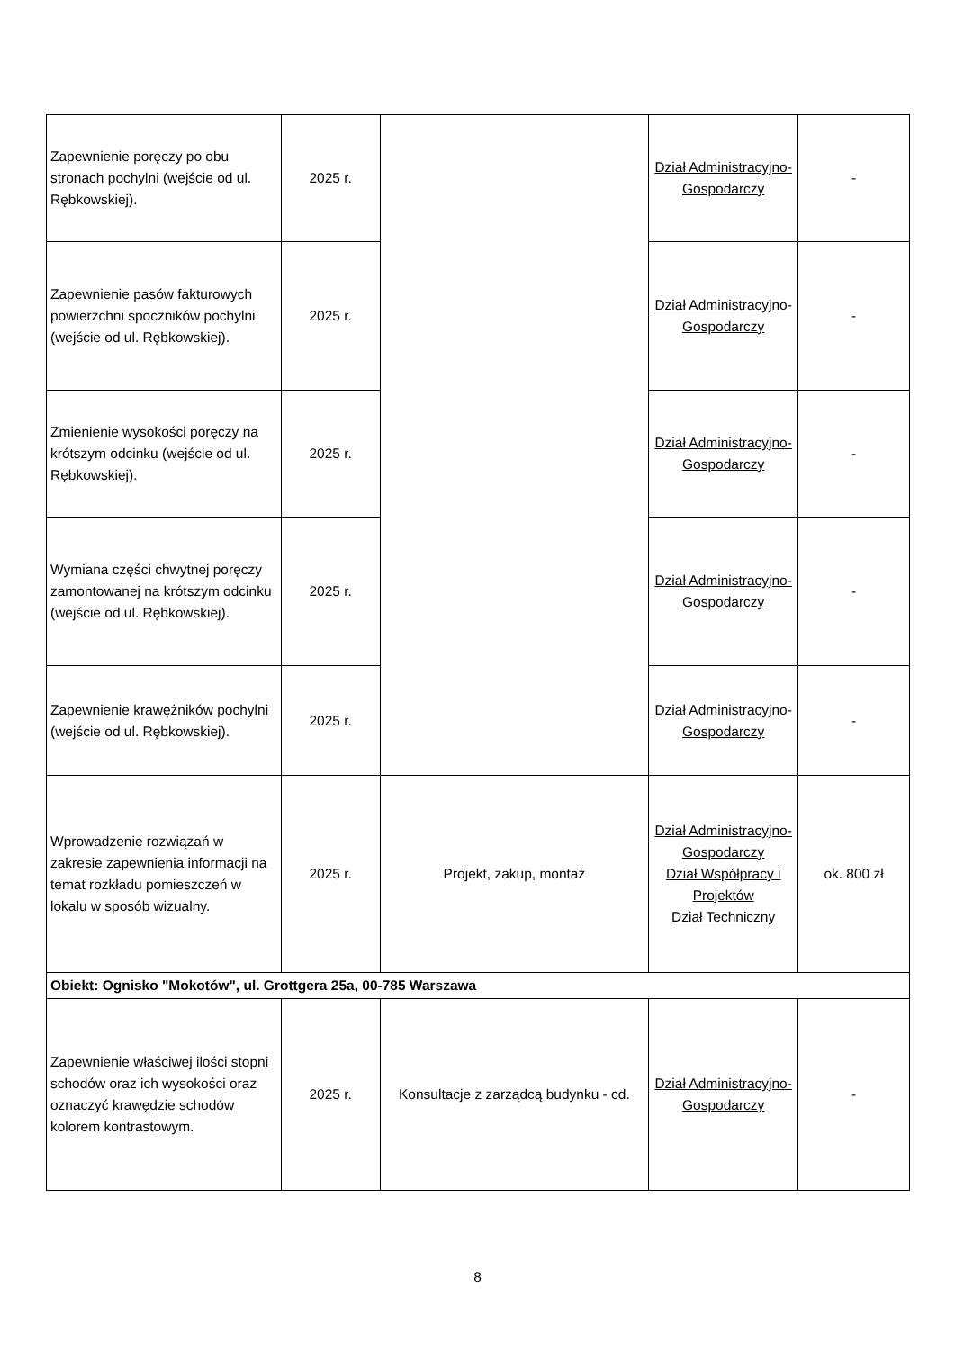| Zapewnienie poręczy po obu stronach pochylni (wejście od ul. Rębkowskiej). | 2025 r. | | Dział Administracyjno-Gospodarczy | - |
| Zapewnienie pasów fakturowych powierzchni spoczników pochylni (wejście od ul. Rębkowskiej). | 2025 r. | | Dział Administracyjno-Gospodarczy | - |
| Zmienienie wysokości poręczy na krótszym odcinku (wejście od ul. Rębkowskiej). | 2025 r. | | Dział Administracyjno-Gospodarczy | - |
| Wymiana części chwytnej poręczy zamontowanej na krótszym odcinku (wejście od ul. Rębkowskiej). | 2025 r. | | Dział Administracyjno-Gospodarczy | - |
| Zapewnienie krawężników pochylni (wejście od ul. Rębkowskiej). | 2025 r. | | Dział Administracyjno-Gospodarczy | - |
| Wprowadzenie rozwiązań w zakresie zapewnienia informacji na temat rozkładu pomieszczeń w lokalu w sposób wizualny. | 2025 r. | Projekt, zakup, montaż | Dział Administracyjno-Gospodarczy Dział Współpracy i Projektów Dział Techniczny | ok. 800 zł |
| Obiekt: Ognisko "Mokotów", ul. Grottgera 25a, 00-785 Warszawa | | | | |
| Zapewnienie właściwej ilości stopni schodów oraz ich wysokości oraz oznaczyć krawędzie schodów kolorem kontrastowym. | 2025 r. | Konsultacje z zarządcą budynku - cd. | Dział Administracyjno-Gospodarczy | - |
8